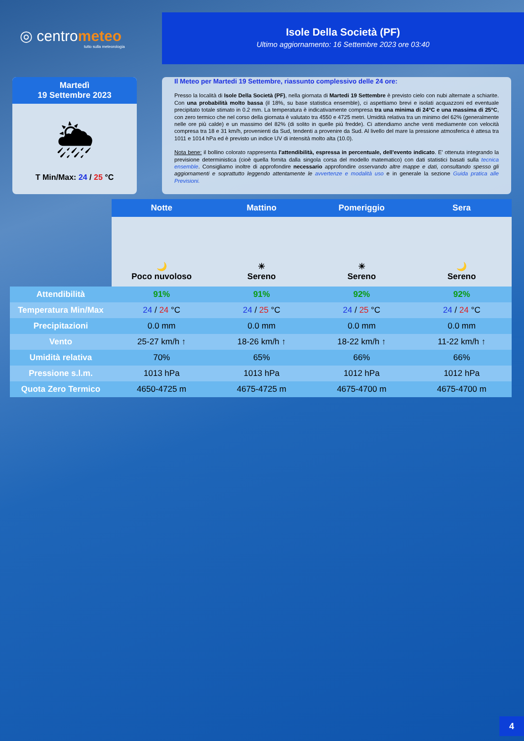◎ centrometeo
tutto sulla meteorologia
Isole Della Società (PF)
Ultimo aggiornamento: 16 Settembre 2023 ore 03:40
Martedì
19 Settembre 2023
🌦
T Min/Max: 24 / 25 °C
Il Meteo per Martedi 19 Settembre, riassunto complessivo delle 24 ore:
Presso la località di Isole Della Società (PF), nella giornata di Martedi 19 Settembre è previsto cielo con nubi alternate a schiarite. Con una probabilità molto bassa (il 18%, su base statistica ensemble), ci aspettiamo brevi e isolati acquazzoni ed eventuale precipitato totale stimato in 0.2 mm. La temperatura è indicativamente compresa tra una minima di 24°C e una massima di 25°C, con zero termico che nel corso della giornata è valutato tra 4550 e 4725 metri. Umidità relativa tra un minimo del 62% (generalmente nelle ore più calde) e un massimo del 82% (di solito in quelle più fredde). Ci attendiamo anche venti mediamente con velocità compresa tra 18 e 31 km/h, provenienti da Sud, tendenti a provenire da Sud. Al livello del mare la pressione atmosferica è attesa tra 1011 e 1014 hPa ed è previsto un indice UV di intensità molto alta (10.0).
Nota bene: il bollino colorato rappresenta l'attendibilità, espressa in percentuale, dell'evento indicato. E' ottenuta integrando la previsione deterministica (cioè quella fornita dalla singola corsa del modello matematico) con dati statistici basati sulla tecnica ensemble. Consigliamo inoltre di approfondire necessario approfondire osservando altre mappe e dati, consultando spesso gli aggiornamenti e soprattutto leggendo attentamente le avvertenze e modalità uso e in generale la sezione Guida pratica alle Previsioni.
| | Notte | Mattino | Pomeriggio | Sera |
| | 🌙 Poco nuvoloso | ☀ Sereno | ☀ Sereno | 🌙 Sereno |
| Attendibilità | 91% | 91% | 92% | 92% |
| Temperatura Min/Max | 24 / 24 °C | 24 / 25 °C | 24 / 25 °C | 24 / 24 °C |
| Precipitazioni | 0.0 mm | 0.0 mm | 0.0 mm | 0.0 mm |
| Vento | 25-27 km/h ↑ | 18-26 km/h ↑ | 18-22 km/h ↑ | 11-22 km/h ↑ |
| Umidità relativa | 70% | 65% | 66% | 66% |
| Pressione s.l.m. | 1013 hPa | 1013 hPa | 1012 hPa | 1012 hPa |
| Quota Zero Termico | 4650-4725 m | 4675-4725 m | 4675-4700 m | 4675-4700 m |
4